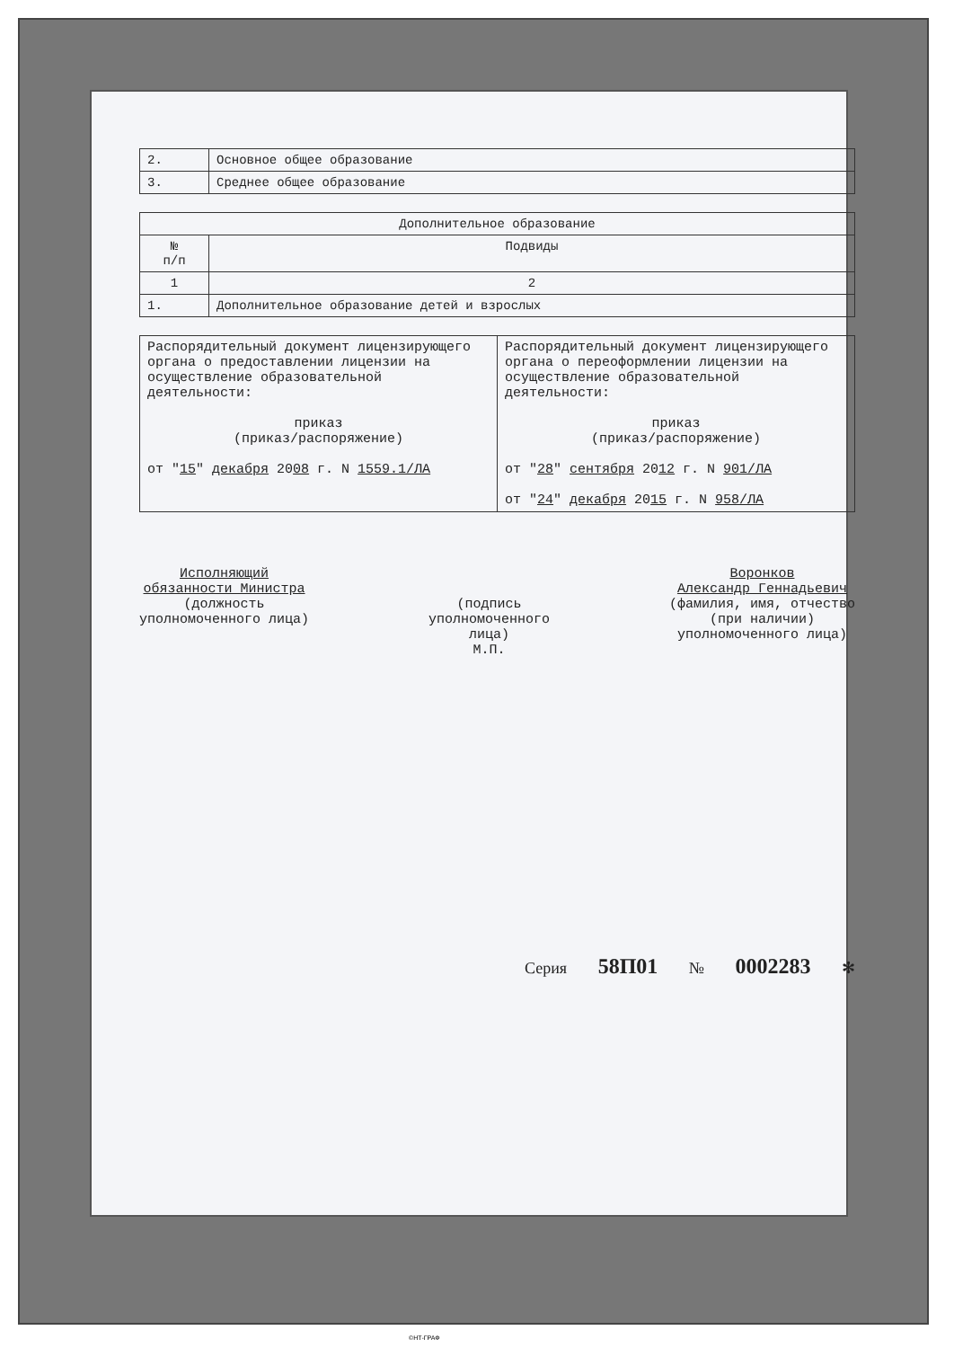| 2. | Основное общее образование |
| 3. | Среднее общее образование |
| Дополнительное образование | |
| --- | --- |
| № п/п | Подвиды |
| 1 | 2 |
| 1. | Дополнительное образование детей и взрослых |
| Распорядительный документ лицензирующего органа о предоставлении лицензии на осуществление образовательной деятельности: приказ (приказ/распоряжение) от " 15 " декабря 20 08 г. N 1559.1/ЛА | Распорядительный документ лицензирующего органа о переоформлении лицензии на осуществление образовательной деятельности: приказ (приказ/распоряжение) от " 28 " сентября 20 12 г. N 901/ЛА от " 24 " декабря 20 15 г. N 958/ЛА |
Исполняющий
обязанности Министра
(должность
уполномоченного лица)
(подпись
уполномоченного
лица)
М.П.
Воронков
Александр Геннадьевич
(фамилия, имя, отчество
(при наличии)
уполномоченного лица)
Серия 58П01 № 0002283 ✻
©НТ-ГРАФ